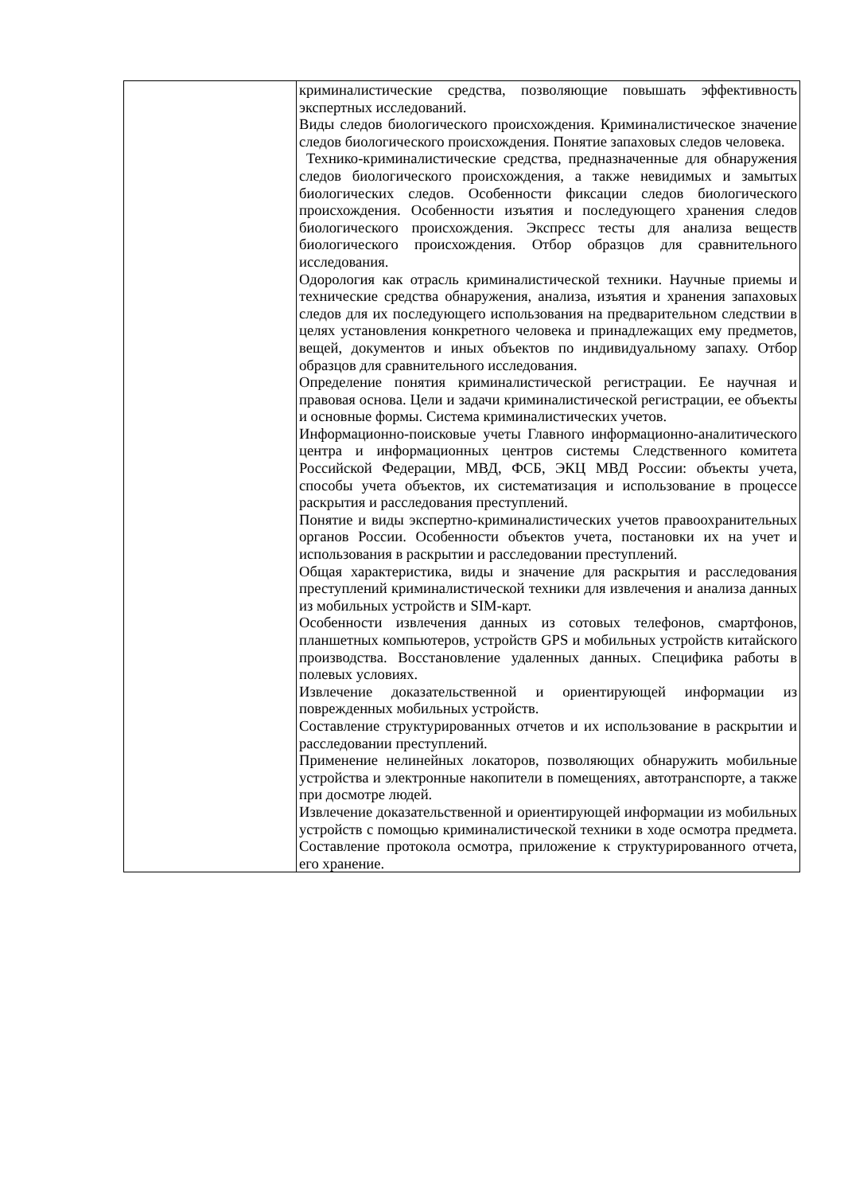| | криминалистические средства, позволяющие повышать эффективность экспертных исследований. Виды следов биологического происхождения. Криминалистическое значение следов биологического происхождения. Понятие запаховых следов человека. Технико-криминалистические средства, предназначенные для обнаружения следов биологического происхождения, а также невидимых и замытых биологических следов. Особенности фиксации следов биологического происхождения. Особенности изъятия и последующего хранения следов биологического происхождения. Экспресс тесты для анализа веществ биологического происхождения. Отбор образцов для сравнительного исследования. Одорология как отрасль криминалистической техники. Научные приемы и технические средства обнаружения, анализа, изъятия и хранения запаховых следов для их последующего использования на предварительном следствии в целях установления конкретного человека и принадлежащих ему предметов, вещей, документов и иных объектов по индивидуальному запаху. Отбор образцов для сравнительного исследования. Определение понятия криминалистической регистрации. Ее научная и правовая основа. Цели и задачи криминалистической регистрации, ее объекты и основные формы. Система криминалистических учетов. Информационно-поисковые учеты Главного информационно-аналитического центра и информационных центров системы Следственного комитета Российской Федерации, МВД, ФСБ, ЭКЦ МВД России: объекты учета, способы учета объектов, их систематизация и использование в процессе раскрытия и расследования преступлений. Понятие и виды экспертно-криминалистических учетов правоохранительных органов России. Особенности объектов учета, постановки их на учет и использования в раскрытии и расследовании преступлений. Общая характеристика, виды и значение для раскрытия и расследования преступлений криминалистической техники для извлечения и анализа данных из мобильных устройств и SIM-карт. Особенности извлечения данных из сотовых телефонов, смартфонов, планшетных компьютеров, устройств GPS и мобильных устройств китайского производства. Восстановление удаленных данных. Специфика работы в полевых условиях. Извлечение доказательственной и ориентирующей информации из поврежденных мобильных устройств. Составление структурированных отчетов и их использование в раскрытии и расследовании преступлений. Применение нелинейных локаторов, позволяющих обнаружить мобильные устройства и электронные накопители в помещениях, автотранспорте, а также при досмотре людей. Извлечение доказательственной и ориентирующей информации из мобильных устройств с помощью криминалистической техники в ходе осмотра предмета. Составление протокола осмотра, приложение к структурированного отчета, его хранение. |